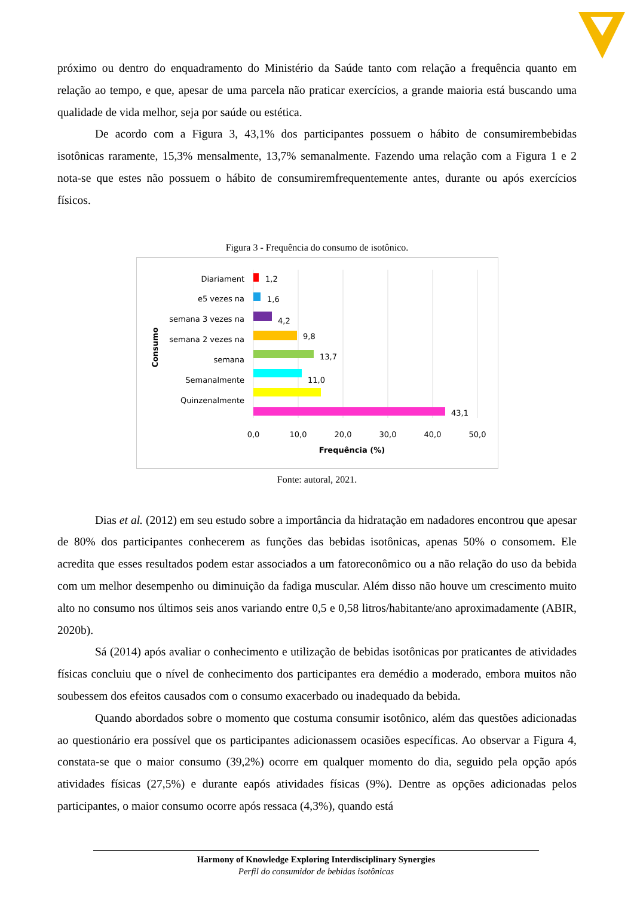próximo ou dentro do enquadramento do Ministério da Saúde tanto com relação a frequência quanto em relação ao tempo, e que, apesar de uma parcela não praticar exercícios, a grande maioria está buscando uma qualidade de vida melhor, seja por saúde ou estética.
De acordo com a Figura 3, 43,1% dos participantes possuem o hábito de consumirembebidas isotônicas raramente, 15,3% mensalmente, 13,7% semanalmente. Fazendo uma relação com a Figura 1 e 2 nota-se que estes não possuem o hábito de consumiremfrequentemente antes, durante ou após exercícios físicos.
Figura 3 - Frequência do consumo de isotônico.
Diariament
e5 vezes na
semana 3 vezes na
semana 2 vezes na
semana
Semanalmente
Quinzenalmente
Consumo
1,2
1,6
4,2
9,8
13,7
11,0
43,1
0,0
10,0
20,0
30,0
40,0
50,0
Frequência (%)
Fonte: autoral, 2021.
Dias et al. (2012) em seu estudo sobre a importância da hidratação em nadadores encontrou que apesar de 80% dos participantes conhecerem as funções das bebidas isotônicas, apenas 50% o consomem. Ele acredita que esses resultados podem estar associados a um fatoreconômico ou a não relação do uso da bebida com um melhor desempenho ou diminuição da fadiga muscular. Além disso não houve um crescimento muito alto no consumo nos últimos seis anos variando entre 0,5 e 0,58 litros/habitante/ano aproximadamente (ABIR, 2020b).
Sá (2014) após avaliar o conhecimento e utilização de bebidas isotônicas por praticantes de atividades físicas concluiu que o nível de conhecimento dos participantes era demédio a moderado, embora muitos não soubessem dos efeitos causados com o consumo exacerbado ou inadequado da bebida.
Quando abordados sobre o momento que costuma consumir isotônico, além das questões adicionadas ao questionário era possível que os participantes adicionassem ocasiões específicas. Ao observar a Figura 4, constata-se que o maior consumo (39,2%) ocorre em qualquer momento do dia, seguido pela opção após atividades físicas (27,5%) e durante eapós atividades físicas (9%). Dentre as opções adicionadas pelos participantes, o maior consumo ocorre após ressaca (4,3%), quando está
Harmony of Knowledge Exploring Interdisciplinary Synergies
Perfil do consumidor de bebidas isotônicas